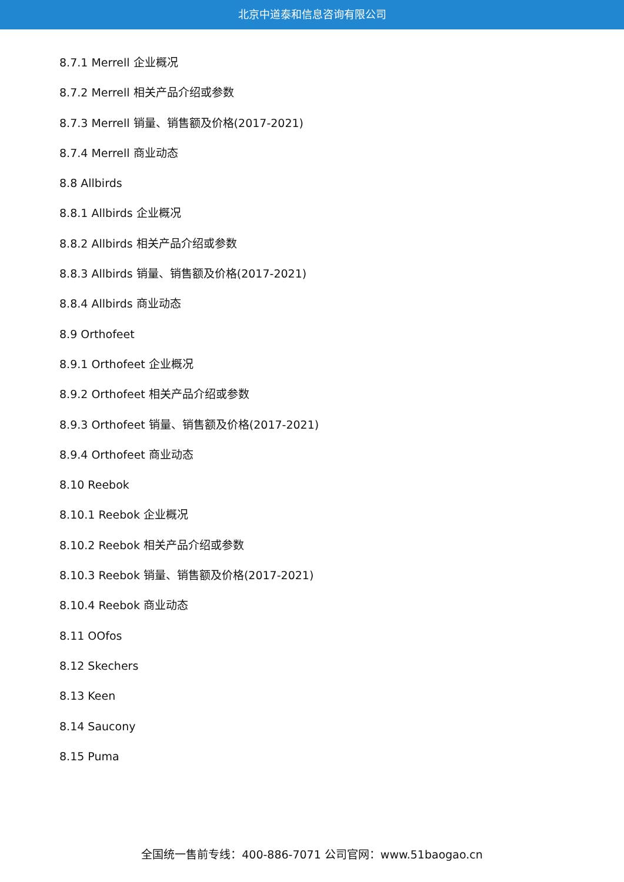北京中道泰和信息咨询有限公司
8.7.1 Merrell 企业概况
8.7.2 Merrell 相关产品介绍或参数
8.7.3 Merrell 销量、销售额及价格(2017-2021)
8.7.4 Merrell 商业动态
8.8 Allbirds
8.8.1 Allbirds 企业概况
8.8.2 Allbirds 相关产品介绍或参数
8.8.3 Allbirds 销量、销售额及价格(2017-2021)
8.8.4 Allbirds 商业动态
8.9 Orthofeet
8.9.1 Orthofeet 企业概况
8.9.2 Orthofeet 相关产品介绍或参数
8.9.3 Orthofeet 销量、销售额及价格(2017-2021)
8.9.4 Orthofeet 商业动态
8.10 Reebok
8.10.1 Reebok 企业概况
8.10.2 Reebok 相关产品介绍或参数
8.10.3 Reebok 销量、销售额及价格(2017-2021)
8.10.4 Reebok 商业动态
8.11 OOfos
8.12 Skechers
8.13 Keen
8.14 Saucony
8.15 Puma
全国统一售前专线：400-886-7071 公司官网：www.51baogao.cn